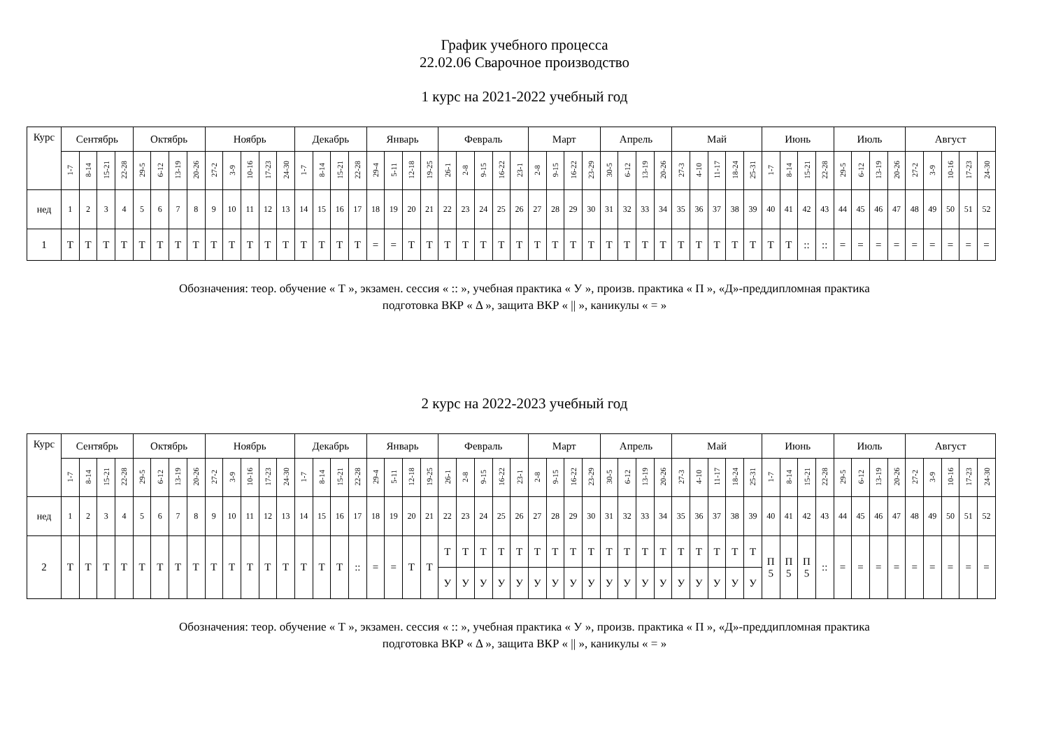График учебного процесса
22.02.06 Сварочное производство
1 курс на 2021-2022 учебный год
| Курс | Сентябрь | | | | Октябрь | | | | Ноябрь | | | | | Декабрь | | | | Январь | | | | Февраль | | | | | Март | | | | Апрель | | | | Май | | | | | Июнь | | | | Июль | | | | Август | | | | |
| --- | --- | --- | --- | --- | --- | --- | --- | --- | --- | --- | --- | --- | --- | --- | --- | --- | --- | --- | --- | --- | --- | --- | --- | --- | --- | --- | --- | --- | --- | --- | --- | --- | --- | --- | --- | --- | --- | --- | --- | --- | --- | --- | --- | --- | --- | --- | --- | --- | --- | --- | --- | --- |
| | 1-7 | 8-14 | 15-21 | 22-28 | 29-5 | 6-12 | 13-19 | 20-26 | 27-2 | 3-9 | 10-16 | 17-23 | 24-30 | 1-7 | 8-14 | 15-21 | 22-28 | 29-4 | 5-11 | 12-18 | 19-25 | 26-1 | 2-8 | 9-15 | 16-22 | 23-1 | 2-8 | 9-15 | 16-22 | 23-29 | 30-5 | 6-12 | 13-19 | 20-26 | 27-3 | 4-10 | 11-17 | 18-24 | 25-31 | 1-7 | 8-14 | 15-21 | 22-28 | 29-5 | 6-12 | 13-19 | 20-26 | 27-2 | 3-9 | 10-16 | 17-23 | 24-30 |
| нед | 1 | 2 | 3 | 4 | 5 | 6 | 7 | 8 | 9 | 10 | 11 | 12 | 13 | 14 | 15 | 16 | 17 | 18 | 19 | 20 | 21 | 22 | 23 | 24 | 25 | 26 | 27 | 28 | 29 | 30 | 31 | 32 | 33 | 34 | 35 | 36 | 37 | 38 | 39 | 40 | 41 | 42 | 43 | 44 | 45 | 46 | 47 | 48 | 49 | 50 | 51 | 52 |
| 1 | Т | Т | Т | Т | Т | Т | Т | Т | Т | Т | Т | Т | Т | Т | Т | Т | Т | = | = | Т | Т | Т | Т | Т | Т | Т | Т | Т | Т | Т | Т | Т | Т | Т | Т | Т | Т | Т | Т | Т | Т | :: | :: | = | = | = | = | = | = | = | = | = |
Обозначения: теор. обучение « Т », экзамен. сессия « :: », учебная практика « У », произв. практика « П », «Д»-преддипломная практика
подготовка ВКР « Δ », защита ВКР « || », каникулы « = »
2 курс на 2022-2023 учебный год
| Курс | Сентябрь | | | | Октябрь | | | | Ноябрь | | | | | Декабрь | | | | Январь | | | | Февраль | | | | | Март | | | | Апрель | | | | Май | | | | | Июнь | | | | Июль | | | | Август | | | | |
| --- | --- | --- | --- | --- | --- | --- | --- | --- | --- | --- | --- | --- | --- | --- | --- | --- | --- | --- | --- | --- | --- | --- | --- | --- | --- | --- | --- | --- | --- | --- | --- | --- | --- | --- | --- | --- | --- | --- | --- | --- | --- | --- | --- | --- | --- | --- | --- | --- | --- | --- | --- | --- |
| | 1-7 | 8-14 | 15-21 | 22-28 | 29-5 | 6-12 | 13-19 | 20-26 | 27-2 | 3-9 | 10-16 | 17-23 | 24-30 | 1-7 | 8-14 | 15-21 | 22-28 | 29-4 | 5-11 | 12-18 | 19-25 | 26-1 | 2-8 | 9-15 | 16-22 | 23-1 | 2-8 | 9-15 | 16-22 | 23-29 | 30-5 | 6-12 | 13-19 | 20-26 | 27-3 | 4-10 | 11-17 | 18-24 | 25-31 | 1-7 | 8-14 | 15-21 | 22-28 | 29-5 | 6-12 | 13-19 | 20-26 | 27-2 | 3-9 | 10-16 | 17-23 | 24-30 |
| нед | 1 | 2 | 3 | 4 | 5 | 6 | 7 | 8 | 9 | 10 | 11 | 12 | 13 | 14 | 15 | 16 | 17 | 18 | 19 | 20 | 21 | 22 | 23 | 24 | 25 | 26 | 27 | 28 | 29 | 30 | 31 | 32 | 33 | 34 | 35 | 36 | 37 | 38 | 39 | 40 | 41 | 42 | 43 | 44 | 45 | 46 | 47 | 48 | 49 | 50 | 51 | 52 |
| 2 | Т | Т | Т | Т | Т | Т | Т | Т | Т | Т | Т | Т | Т | Т | Т | Т | :: | = | = | Т | Т | Т | Т | Т | Т | Т | Т | Т | Т | Т | Т | Т | Т | Т | Т | Т | Т | Т | Т | П 5 | П 5 | П 5 | :: | = | = | = | = | = | = | = | = | = |
| | | | | | | | | | | | | | | | | | | | | | | У | У | У | У | У | У | У | У | У | У | У | У | У | У | У | У | У | У | | | | | | | | | | | | | |
Обозначения: теор. обучение « Т », экзамен. сессия « :: », учебная практика « У », произв. практика « П », «Д»-преддипломная практика
подготовка ВКР « Δ », защита ВКР « || », каникулы « = »